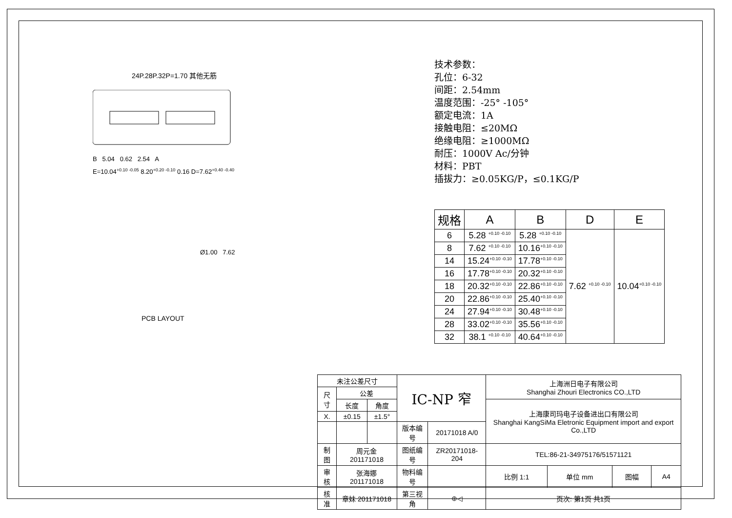24P.28P.32P=1.70 其他无筋
B 5.04 0.62 2.54 A
E=10.04<sup>+0.10 -0.05</sup> 8.20<sup>+0.20 -0.10</sup> 0.16 D=7.62<sup>+0.40 -0.40</sup>
Ø1.00 7.62
PCB LAYOUT
技术参数：
孔位：6-32
间距：2.54mm
温度范围：-25° -105°
额定电流：1A
接触电阻：≤20MΩ
绝缘电阻：≥1000MΩ
耐压：1000V Ac/分钟
材料：PBT
插拔力：≥0.05KG/P，≤0.1KG/P
| 规格 | A | B | D | E |
| --- | --- | --- | --- | --- |
| 6 | 5.28 <sup>+0.10 -0.10</sup> | 5.28 <sup>+0.10 -0.10</sup> | 7.62 <sup>+0.10 -0.10</sup> | 10.04<sup>+0.10 -0.10</sup> |
| 8 | 7.62 <sup>+0.10 -0.10</sup> | 10.16<sup>+0.10 -0.10</sup> | | |
| 14 | 15.24<sup>+0.10 -0.10</sup> | 17.78<sup>+0.10 -0.10</sup> | | |
| 16 | 17.78<sup>+0.10 -0.10</sup> | 20.32<sup>+0.10 -0.10</sup> | | |
| 18 | 20.32<sup>+0.10 -0.10</sup> | 22.86<sup>+0.10 -0.10</sup> | | |
| 20 | 22.86<sup>+0.10 -0.10</sup> | 25.40<sup>+0.10 -0.10</sup> | | |
| 24 | 27.94<sup>+0.10 -0.10</sup> | 30.48<sup>+0.10 -0.10</sup> | | |
| 28 | 33.02<sup>+0.10 -0.10</sup> | 35.56<sup>+0.10 -0.10</sup> | | |
| 32 | 38.1 <sup>+0.10 -0.10</sup> | 40.64<sup>+0.10 -0.10</sup> | | |
| 未注公差尺寸 | | | IC-NP 窄 | | 上海洲日电子有限公司 Shanghai Zhouri Electronics CO.,LTD | | | |
| 尺寸 | 公差 | | | | | | | |
| | 长度 | 角度 | | | 上海康司玛电子设备进出口有限公司 Shanghai KangSiMa Eletronic Equipment import and export Co.,LTD | | | |
| X. | ±0.15 | ±1.5° | | | | | | |
| | | | 版本编号 | 20171018 A/0 | | | | |
| 制图 | 周元金201171018 | | 图纸编号 | ZR20171018-204 | TEL:86-21-34975176/51571121 | | | |
| 审核 | 张海娜 201171018 | | 物料编号 | | 比例 1:1 | 单位 mm | 图幅 | A4 |
| 核准 | 章妹 201171018 | | 第三视角 | ⊕◁ | 页次: 第1页 共1页 | | | |